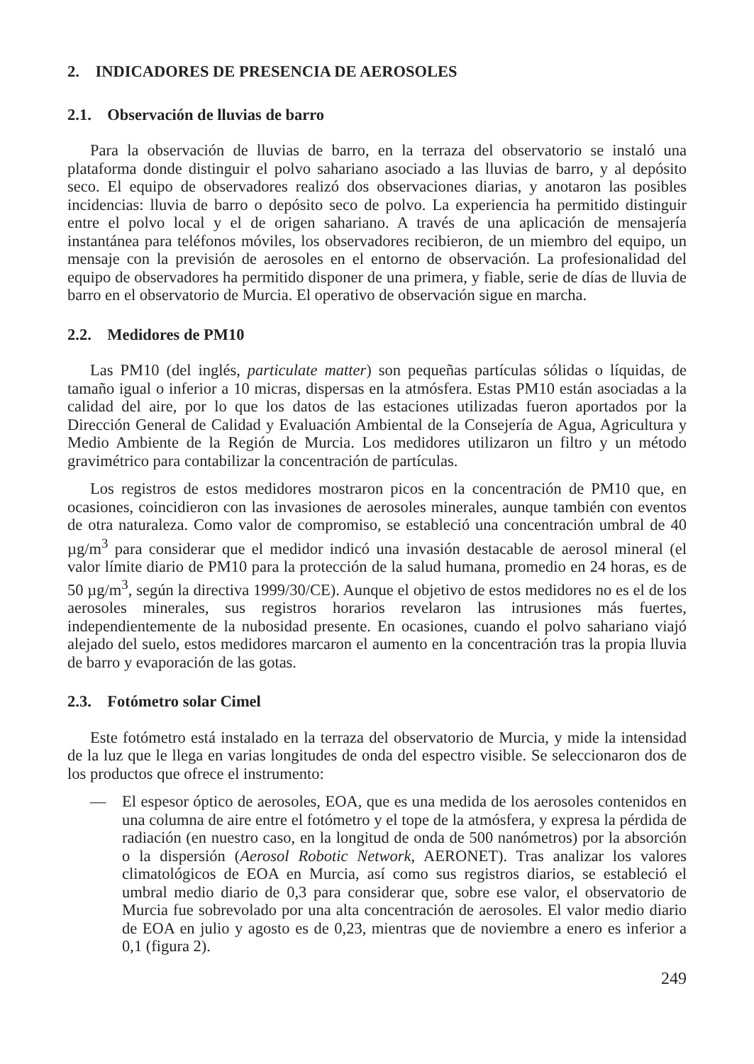2. INDICADORES DE PRESENCIA DE AEROSOLES
2.1. Observación de lluvias de barro
Para la observación de lluvias de barro, en la terraza del observatorio se instaló una plataforma donde distinguir el polvo sahariano asociado a las lluvias de barro, y al depósito seco. El equipo de observadores realizó dos observaciones diarias, y anotaron las posibles incidencias: lluvia de barro o depósito seco de polvo. La experiencia ha permitido distinguir entre el polvo local y el de origen sahariano. A través de una aplicación de mensajería instantánea para teléfonos móviles, los observadores recibieron, de un miembro del equipo, un mensaje con la previsión de aerosoles en el entorno de observación. La profesionalidad del equipo de observadores ha permitido disponer de una primera, y fiable, serie de días de lluvia de barro en el observatorio de Murcia. El operativo de observación sigue en marcha.
2.2. Medidores de PM10
Las PM10 (del inglés, particulate matter) son pequeñas partículas sólidas o líquidas, de tamaño igual o inferior a 10 micras, dispersas en la atmósfera. Estas PM10 están asociadas a la calidad del aire, por lo que los datos de las estaciones utilizadas fueron aportados por la Dirección General de Calidad y Evaluación Ambiental de la Consejería de Agua, Agricultura y Medio Ambiente de la Región de Murcia. Los medidores utilizaron un filtro y un método gravimétrico para contabilizar la concentración de partículas.
Los registros de estos medidores mostraron picos en la concentración de PM10 que, en ocasiones, coincidieron con las invasiones de aerosoles minerales, aunque también con eventos de otra naturaleza. Como valor de compromiso, se estableció una concentración umbral de 40 µg/m<sup>3</sup> para considerar que el medidor indicó una invasión destacable de aerosol mineral (el valor límite diario de PM10 para la protección de la salud humana, promedio en 24 horas, es de 50 µg/m<sup>3</sup>, según la directiva 1999/30/CE). Aunque el objetivo de estos medidores no es el de los aerosoles minerales, sus registros horarios revelaron las intrusiones más fuertes, independientemente de la nubosidad presente. En ocasiones, cuando el polvo sahariano viajó alejado del suelo, estos medidores marcaron el aumento en la concentración tras la propia lluvia de barro y evaporación de las gotas.
2.3. Fotómetro solar Cimel
Este fotómetro está instalado en la terraza del observatorio de Murcia, y mide la intensidad de la luz que le llega en varias longitudes de onda del espectro visible. Se seleccionaron dos de los productos que ofrece el instrumento:
— El espesor óptico de aerosoles, EOA, que es una medida de los aerosoles contenidos en una columna de aire entre el fotómetro y el tope de la atmósfera, y expresa la pérdida de radiación (en nuestro caso, en la longitud de onda de 500 nanómetros) por la absorción o la dispersión (Aerosol Robotic Network, AERONET). Tras analizar los valores climatológicos de EOA en Murcia, así como sus registros diarios, se estableció el umbral medio diario de 0,3 para considerar que, sobre ese valor, el observatorio de Murcia fue sobrevolado por una alta concentración de aerosoles. El valor medio diario de EOA en julio y agosto es de 0,23, mientras que de noviembre a enero es inferior a 0,1 (figura 2).
249